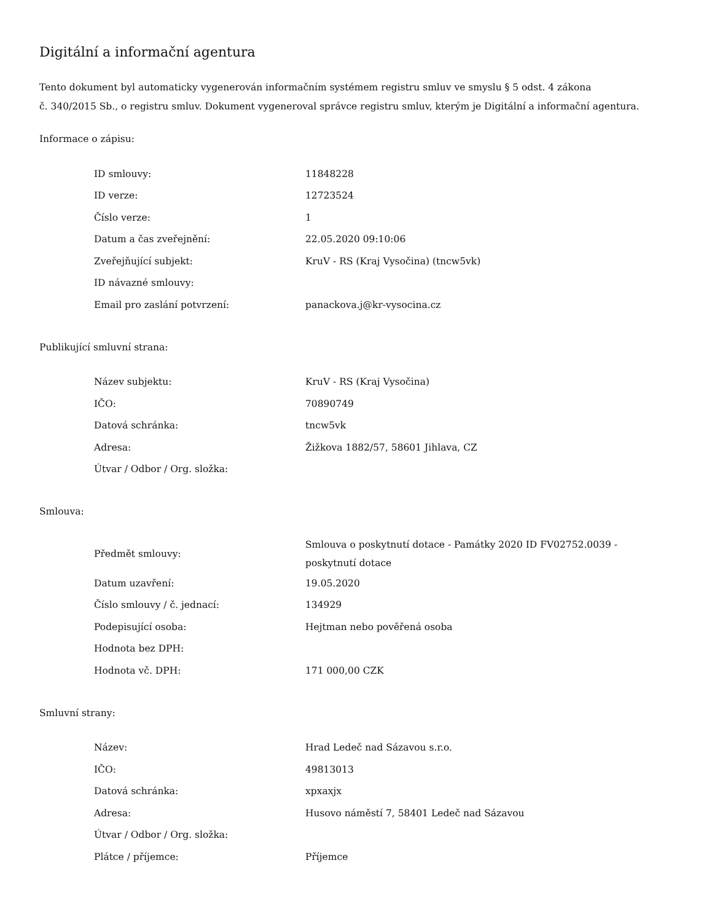Digitální a informační agentura
Tento dokument byl automaticky vygenerován informačním systémem registru smluv ve smyslu § 5 odst. 4 zákona
č. 340/2015 Sb., o registru smluv. Dokument vygeneroval správce registru smluv, kterým je Digitální a informační agentura.
Informace o zápisu:
| ID smlouvy: | 11848228 |
| ID verze: | 12723524 |
| Číslo verze: | 1 |
| Datum a čas zveřejnění: | 22.05.2020 09:10:06 |
| Zveřejňující subjekt: | KruV - RS (Kraj Vysočina) (tncw5vk) |
| ID návazné smlouvy: | |
| Email pro zaslání potvrzení: | panackova.j@kr-vysocina.cz |
Publikující smluvní strana:
| Název subjektu: | KruV - RS (Kraj Vysočina) |
| IČO: | 70890749 |
| Datová schránka: | tncw5vk |
| Adresa: | Žižkova 1882/57, 58601 Jihlava, CZ |
| Útvar / Odbor / Org. složka: | |
Smlouva:
| Předmět smlouvy: | Smlouva o poskytnutí dotace - Památky 2020 ID FV02752.0039 - poskytnutí dotace |
| Datum uzavření: | 19.05.2020 |
| Číslo smlouvy / č. jednací: | 134929 |
| Podepisující osoba: | Hejtman nebo pověřená osoba |
| Hodnota bez DPH: | |
| Hodnota vč. DPH: | 171 000,00 CZK |
Smluvní strany:
| Název: | Hrad Ledeč nad Sázavou s.r.o. |
| IČO: | 49813013 |
| Datová schránka: | xpxaxjx |
| Adresa: | Husovo náměstí 7, 58401 Ledeč nad Sázavou |
| Útvar / Odbor / Org. složka: | |
| Plátce / příjemce: | Příjemce |